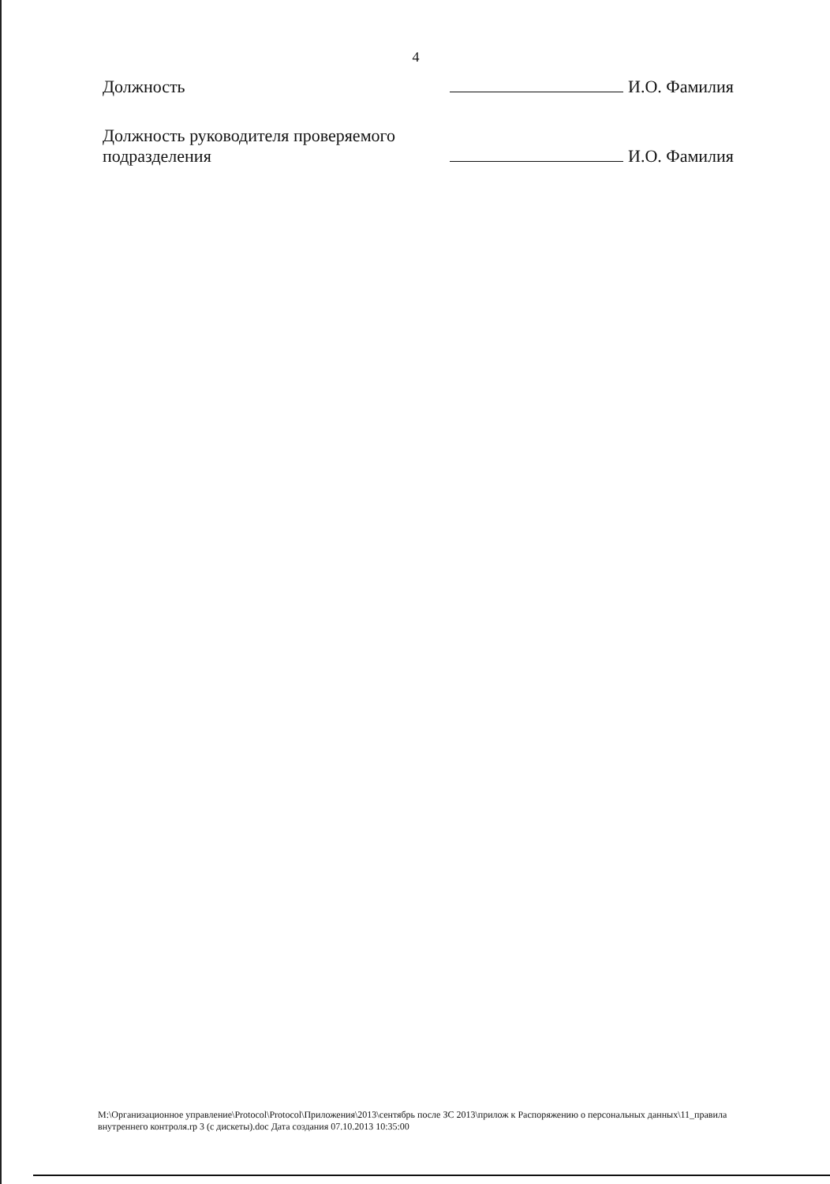4
Должность
И.О. Фамилия
Должность руководителя проверяемого
подразделения
И.О. Фамилия
M:\Организационное управление\Protocol\Protocol\Приложения\2013\сентябрь после ЗС 2013\прилож к Распоряжению о персональных данных\11_правила внутреннего контроля.rp 3 (с дискеты).doc Дата создания 07.10.2013 10:35:00